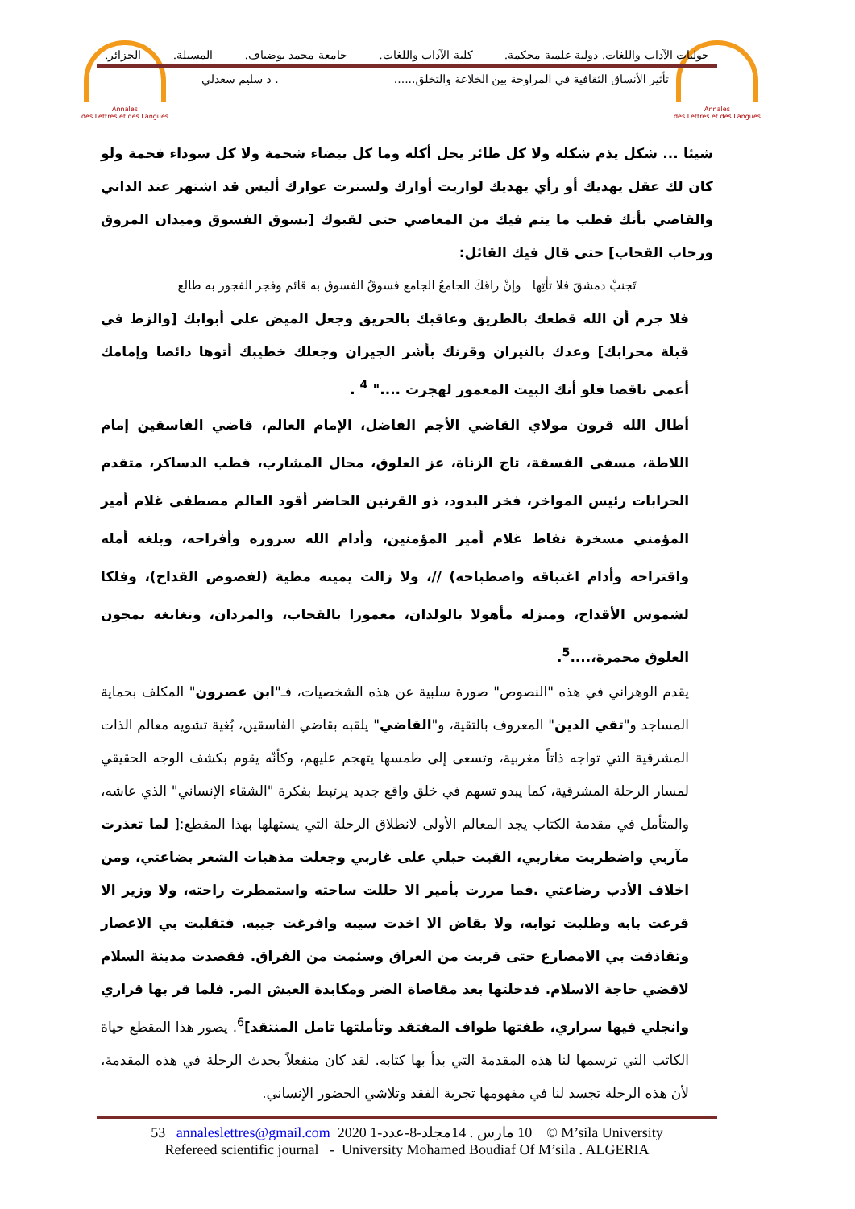Annales
des Lettres et des Langues
Annales
des Lettres et des Langues
حوليات الآداب واللغات. دولية علمية محكمة. كلية الآداب واللغات. جامعة محمد بوضياف. المسيلة. الجزائر.
تأثير الأنساق الثقافية في المراوحة بين الخلاعة والتخلق....... د سليم سعدلي
شيئا ... شكل يذم شكله ولا كل طائر يحل أكله وما كل بيضاء شحمة ولا كل سوداء فحمة ولو كان لك عقل يهديك أو رأي يهديك لواريت أوارك ولسترت عوارك أليس قد اشتهر عند الداني والقاصي بأنك قطب ما يتم فيك من المعاصي حتى لقبوك [بسوق الفسوق وميدان المروق ورحاب القحاب] حتى قال فيك القائل:
تَجنبْ دمشقَ فلا تأتِها وإنْ راقكَ الجامعُ الجامع فسوقُ الفسوق به قائم وفجر الفجور به طالع
فلا جرم أن الله قطعك بالطريق وعاقبك بالحريق وجعل الميض على أبوابك [والزط في قبلة محرابك] وعدك بالنيران وقرنك بأشر الجيران وجعلك خطيبك أتوها دائصا وإمامك أعمى ناقصا فلو أنك البيت المعمور لهجرت ...." <sup>4</sup> .
أطال الله قرون مولاي القاضي الأجم الفاضل، الإمام العالم، قاضي الفاسقين إمام اللاطة، مسفى الفسقة، تاج الزناة، عز العلوق، محال المشارب، قطب الدساكر، متقدم الحرابات رئيس المواخر، فخر البدود، ذو القرنين الحاضر أقود العالم مصطفى غلام أمير المؤمني مسخرة نفاط غلام أمير المؤمنين، وأدام الله سروره وأفراحه، وبلغه أمله واقتراحه وأدام اغتباقه واصطباحه) //، ولا زالت يمينه مطية (لفصوص القداح)، وفلكا لشموس الأقداح، ومنزله مأهولا بالولدان، معمورا بالقحاب، والمردان، ونغانغه بمجون العلوق محمرة،....<sup>5</sup>.
يقدم الوهراني في هذه "النصوص" صورة سلبية عن هذه الشخصيات، فـ"ابن عصرون" المكلف بحماية المساجد و"تقي الدين" المعروف بالتقية، و"القاضي" يلقبه بقاضي الفاسقين، بُغية تشويه معالم الذات المشرقية التي تواجه ذاتاً مغربية، وتسعى إلى طمسها يتهجم عليهم، وكأنّه يقوم بكشف الوجه الحقيقي لمسار الرحلة المشرقية، كما يبدو تسهم في خلق واقع جديد يرتبط بفكرة "الشقاء الإنساني" الذي عاشه، والمتأمل في مقدمة الكتاب يجد المعالم الأولى لانطلاق الرحلة التي يستهلها بهذا المقطع:[ لما تعذرت مآربي واضطربت مغاربي، القيت حبلي على غاربي وجعلت مذهبات الشعر بضاعتي، ومن اخلاف الأدب رضاعتي .فما مررت بأمير الا حللت ساحته واستمطرت راحته، ولا وزير الا قرعت بابه وطلبت ثوابه، ولا بقاض الا اخدت سيبه وافرغت جيبه. فتقلبت بي الاعصار وتقاذفت بي الامصارع حتى قربت من العراق وسئمت من الفراق. فقصدت مدينة السلام لاقضي حاجة الاسلام. فدخلتها بعد مقاصاة الضر ومكابدة العيش المر. فلما قر بها قراري وانجلي فيها سراري، طفتها طواف المفتقد وتأملتها تامل المنتقد]<sup>6</sup>. يصور هذا المقطع حياة الكاتب التي ترسمها لنا هذه المقدمة التي بدأ بها كتابه. لقد كان منفعلاً بحدث الرحلة في هذه المقدمة، لأن هذه الرحلة تجسد لنا في مفهومها تجربة الفقد وتلاشي الحضور الإنساني.
53 annaleslettres@gmail.com 2020 10 مارس . 14مجلد-8-عدد-1 © M’sila University
Refereed scientific journal - University Mohamed Boudiaf Of M’sila . ALGERIA